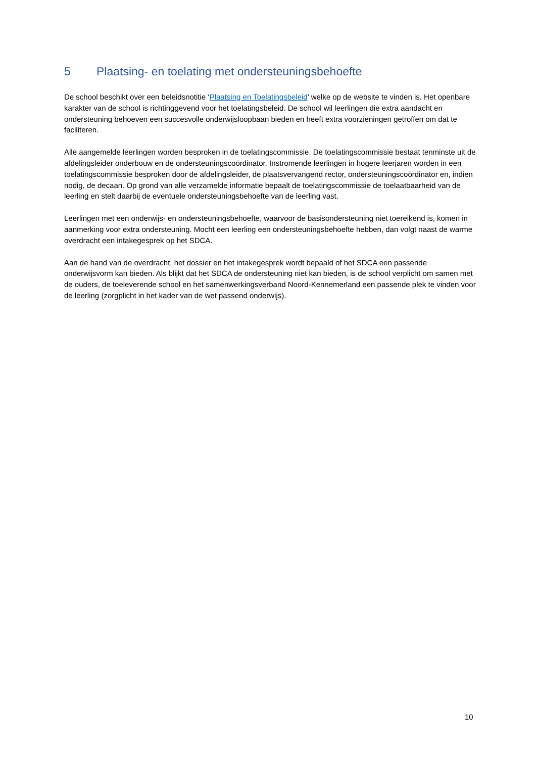5 Plaatsing- en toelating met ondersteuningsbehoefte
De school beschikt over een beleidsnotitie ‘Plaatsing en Toelatingsbeleid’ welke op de website te vinden is. Het openbare karakter van de school is richtinggevend voor het toelatingsbeleid. De school wil leerlingen die extra aandacht en ondersteuning behoeven een succesvolle onderwijsloopbaan bieden en heeft extra voorzieningen getroffen om dat te faciliteren.
Alle aangemelde leerlingen worden besproken in de toelatingscommissie. De toelatingscommissie bestaat tenminste uit de afdelingsleider onderbouw en de ondersteuningscoördinator. Instromende leerlingen in hogere leerjaren worden in een toelatingscommissie besproken door de afdelingsleider, de plaatsvervangend rector, ondersteuningscoördinator en, indien nodig, de decaan. Op grond van alle verzamelde informatie bepaalt de toelatingscommissie de toelaatbaarheid van de leerling en stelt daarbij de eventuele ondersteuningsbehoefte van de leerling vast.
Leerlingen met een onderwijs- en ondersteuningsbehoefte, waarvoor de basisondersteuning niet toereikend is, komen in aanmerking voor extra ondersteuning. Mocht een leerling een ondersteuningsbehoefte hebben, dan volgt naast de warme overdracht een intakegesprek op het SDCA.
Aan de hand van de overdracht, het dossier en het intakegesprek wordt bepaald of het SDCA een passende onderwijsvorm kan bieden. Als blijkt dat het SDCA de ondersteuning niet kan bieden, is de school verplicht om samen met de ouders, de toeleverende school en het samenwerkingsverband Noord-Kennemerland een passende plek te vinden voor de leerling (zorgplicht in het kader van de wet passend onderwijs).
10